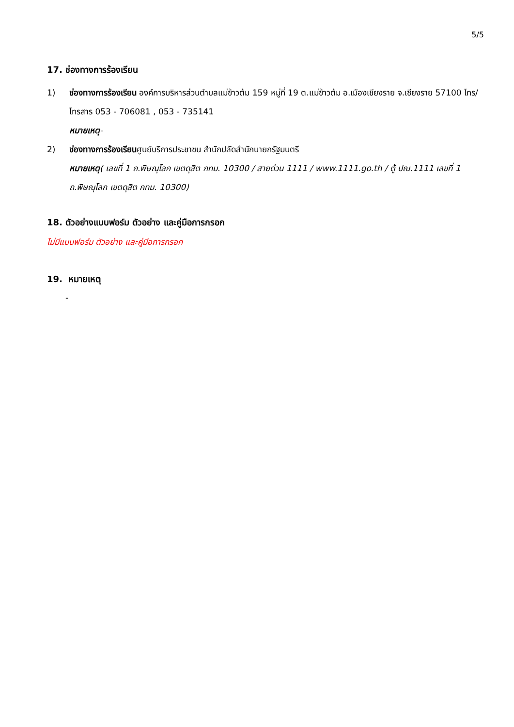5/5
17. ช่องทางการร้องเรียน
1) ช่องทางการร้องเรียน องค์การบริหารส่วนตำบลแม่ข้าวต้ม 159 หมู่ที่ 19 ต.แม่ข้าวต้ม อ.เมืองเชียงราย จ.เชียงราย 57100 โทร/โทรสาร 053 - 706081 , 053 - 735141
หมายเหตุ-
2) ช่องทางการร้องเรียนศูนย์บริการประชาชน สำนักปลัดสำนักนายกรัฐมนตรี
หมายเหตุ( เลขที่ 1 ถ.พิษณุโลก เขตดุสิต กทม. 10300 / สายด่วน 1111 / www.1111.go.th / ตู้ ปณ.1111 เลขที่ 1 ถ.พิษณุโลก เขตดุสิต กทม. 10300)
18. ตัวอย่างแบบฟอร์ม ตัวอย่าง และคู่มือการกรอก
ไม่มีแบบฟอร์ม ตัวอย่าง และคู่มือการกรอก
19. หมายเหตุ
-